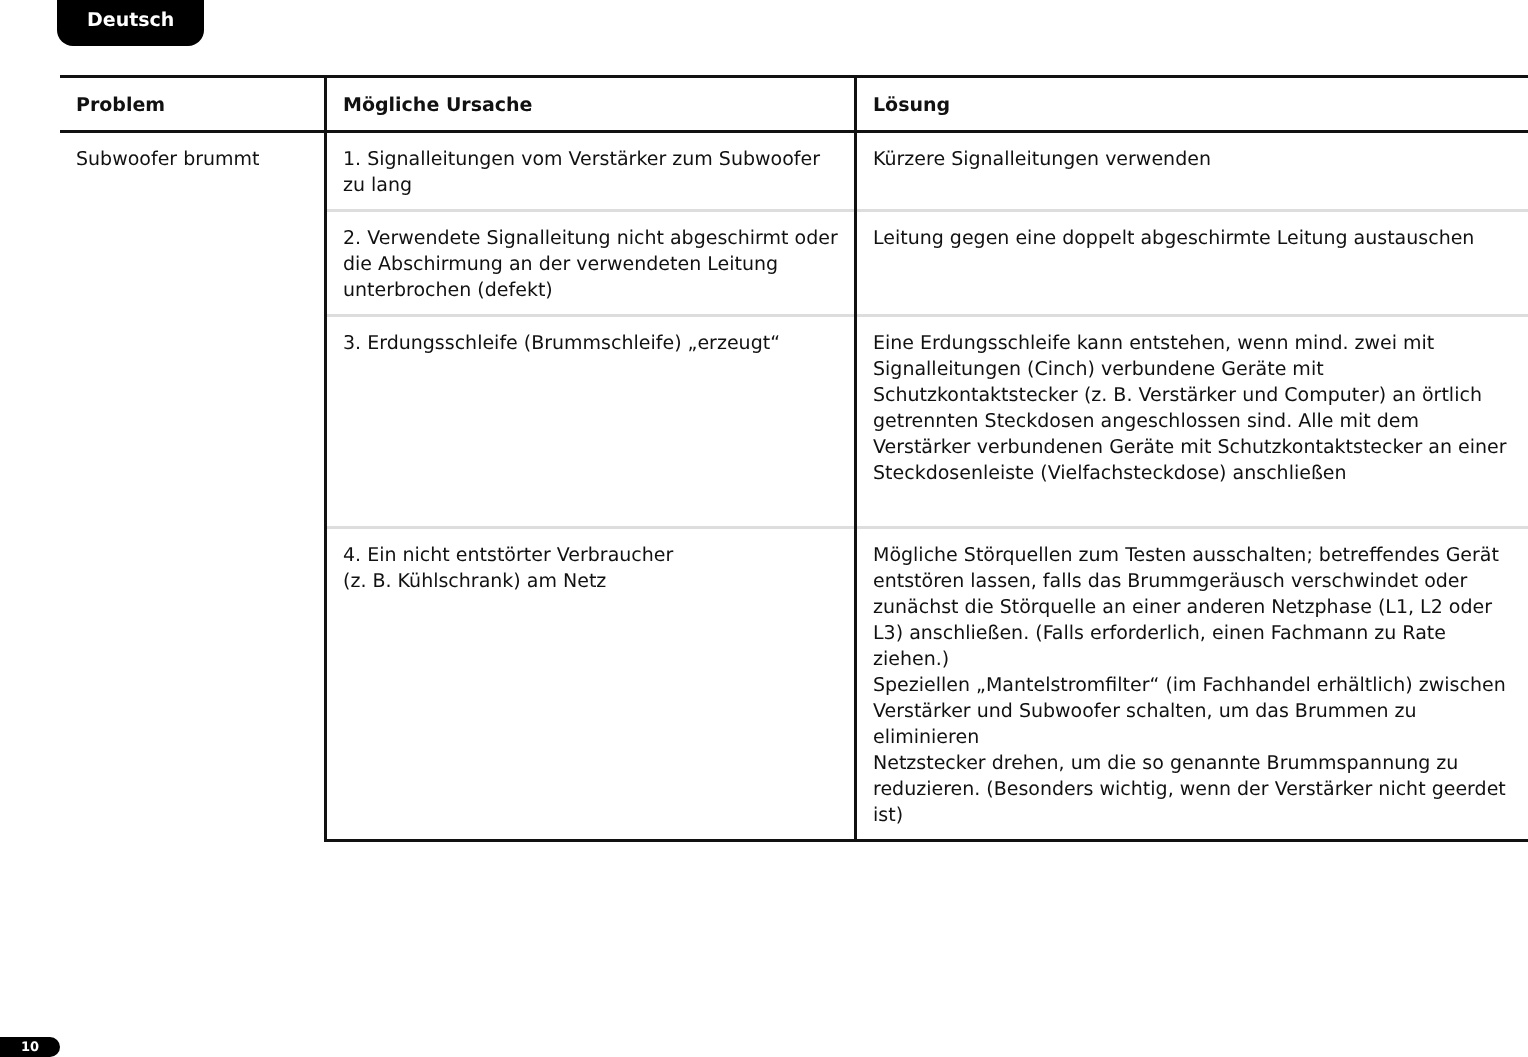Deutsch
| Problem | Mögliche Ursache | Lösung |
| --- | --- | --- |
| Subwoofer brummt | 1. Signalleitungen vom Verstärker zum Subwoofer zu lang | Kürzere Signalleitungen verwenden |
| | 2. Verwendete Signalleitung nicht abgeschirmt oder die Abschirmung an der verwendeten Leitung unterbrochen (defekt) | Leitung gegen eine doppelt abgeschirmte Leitung austauschen |
| | 3. Erdungsschleife (Brummschleife) „erzeugt“ | Eine Erdungsschleife kann entstehen, wenn mind. zwei mit Signalleitungen (Cinch) verbundene Geräte mit Schutzkontaktstecker (z. B. Verstärker und Computer) an örtlich getrennten Steckdosen angeschlossen sind. Alle mit dem Verstärker verbundenen Geräte mit Schutzkontaktstecker an einer Steckdosenleiste (Vielfachsteckdose) anschließen |
| | 4. Ein nicht entstörter Verbraucher (z. B. Kühlschrank) am Netz | Mögliche Störquellen zum Testen ausschalten; betreffendes Gerät entstören lassen, falls das Brummgeräusch verschwindet oder zunächst die Störquelle an einer anderen Netzphase (L1, L2 oder L3) anschließen. (Falls erforderlich, einen Fachmann zu Rate ziehen.) Speziellen „Mantelstromfilter“ (im Fachhandel erhältlich) zwischen Verstärker und Subwoofer schalten, um das Brummen zu eliminieren Netzstecker drehen, um die so genannte Brummspannung zu reduzieren. (Besonders wichtig, wenn der Verstärker nicht geerdet ist) |
10